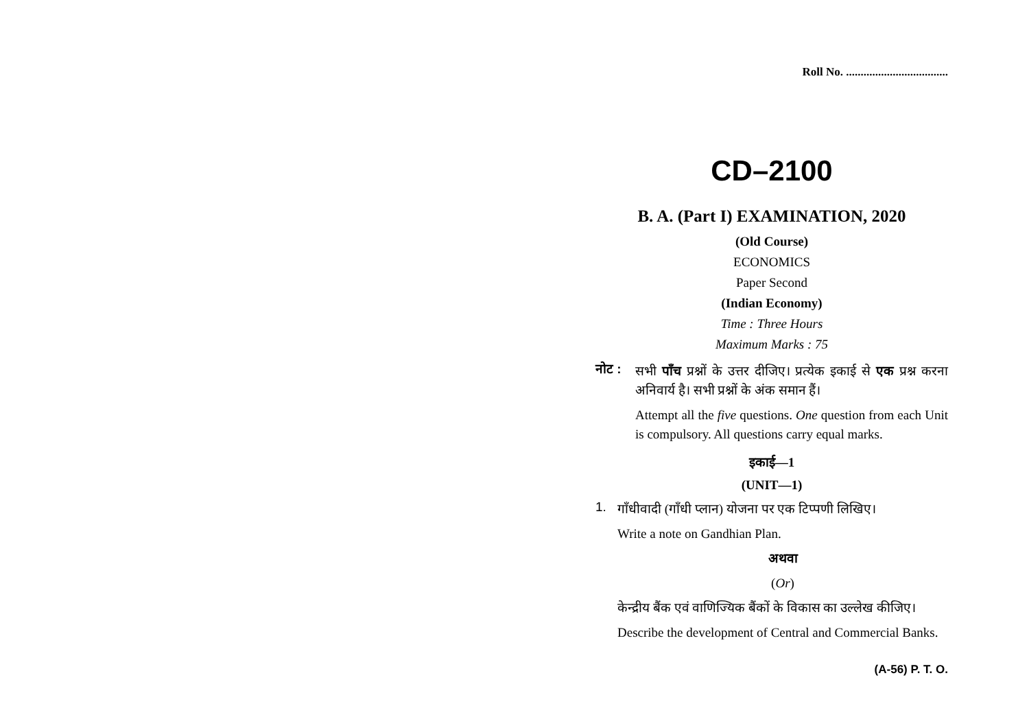Roll No. ...................................
CD–2100
B. A. (Part I) EXAMINATION, 2020
(Old Course)
ECONOMICS
Paper Second
(Indian Economy)
Time : Three Hours
Maximum Marks : 75
नोट :
सभी पाँच प्रश्नों के उत्तर दीजिए। प्रत्येक इकाई से एक प्रश्न करना अनिवार्य है। सभी प्रश्नों के अंक समान हैं।
Attempt all the five questions. One question from each Unit is compulsory. All questions carry equal marks.
इकाई—1
(UNIT—1)
1.
गाँधीवादी (गाँधी प्लान) योजना पर एक टिप्पणी लिखिए।
Write a note on Gandhian Plan.
अथवा
(Or)
केन्द्रीय बैंक एवं वाणिज्यिक बैंकों के विकास का उल्लेख कीजिए।
Describe the development of Central and Commercial Banks.
(A-56) P. T. O.